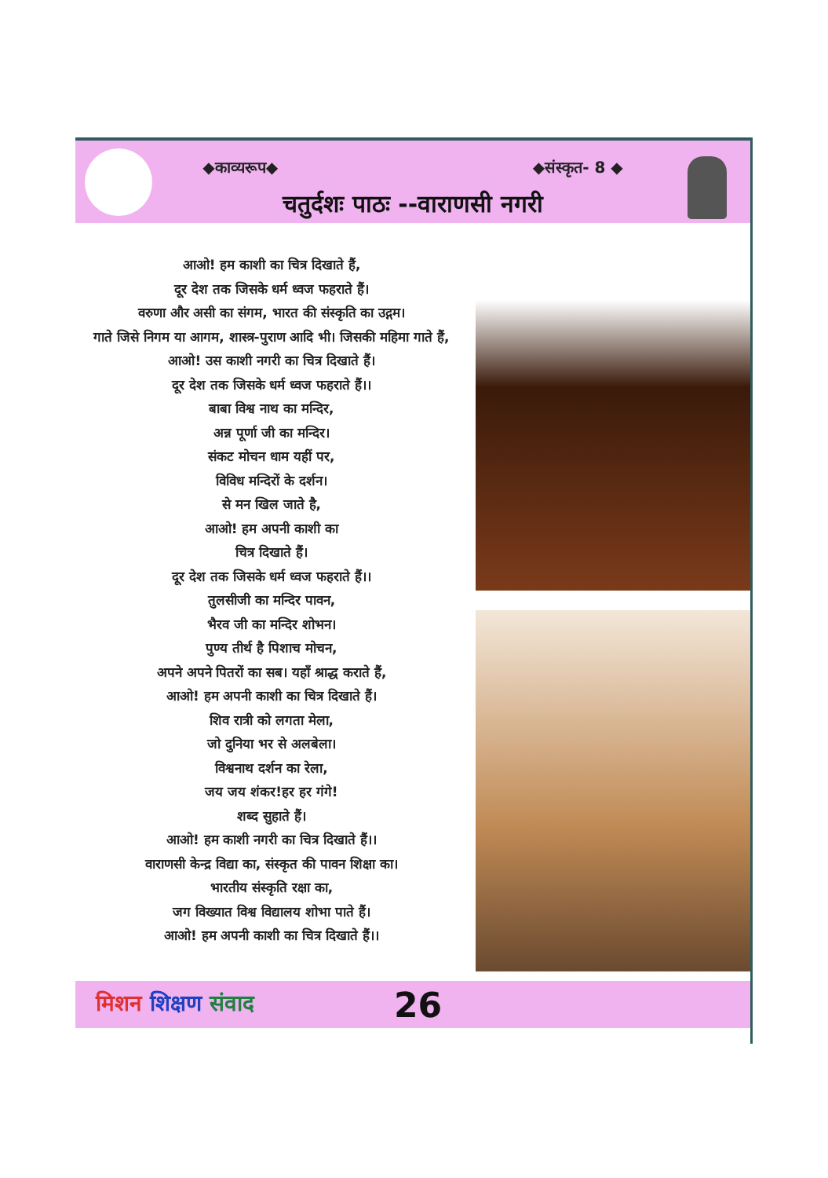◆काव्यरूप◆ ◆संस्कृत- 8 ◆
चतुर्दशः पाठः --वाराणसी नगरी
आओ! हम काशी का चित्र दिखाते हैं,
दूर देश तक जिसके धर्म ध्वज फहराते हैं।
वरुणा और असी का संगम, भारत की संस्कृति का उद्गम।
गाते जिसे निगम या आगम, शास्त्र-पुराण आदि भी। जिसकी महिमा गाते हैं,
आओ! उस काशी नगरी का चित्र दिखाते हैं।
दूर देश तक जिसके धर्म ध्वज फहराते हैं।।
बाबा विश्व नाथ का मन्दिर,
अन्न पूर्णा जी का मन्दिर।
संकट मोचन धाम यहीं पर,
विविध मन्दिरों के दर्शन।
से मन खिल जाते है,
आओ! हम अपनी काशी का
चित्र दिखाते हैं।
दूर देश तक जिसके धर्म ध्वज फहराते हैं।।
तुलसीजी का मन्दिर पावन,
भैरव जी का मन्दिर शोभन।
पुण्य तीर्थ है पिशाच मोचन,
अपने अपने पितरों का सब। यहाँ श्राद्ध कराते हैं,
आओ! हम अपनी काशी का चित्र दिखाते हैं।
शिव रात्री को लगता मेला,
जो दुनिया भर से अलबेला।
विश्वनाथ दर्शन का रेला,
जय जय शंकर!हर हर गंगे!
शब्द सुहाते हैं।
आओ! हम काशी नगरी का चित्र दिखाते हैं।।
वाराणसी केन्द्र विद्या का, संस्कृत की पावन शिक्षा का।
भारतीय संस्कृति रक्षा का,
जग विख्यात विश्व विद्यालय शोभा पाते हैं।
आओ! हम अपनी काशी का चित्र दिखाते हैं।।
मिशन शिक्षण संवाद
26